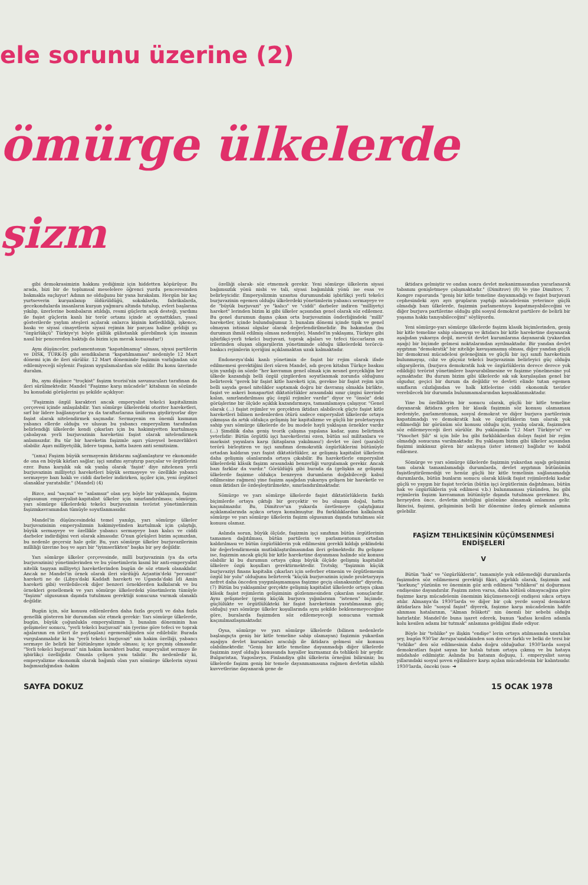ele sorunu üzerine (2)
ömürge ülkelerde
şizm
gibi demokrasimizin hakkını yediğimiz için hiddetten köpürüyor. Bu arada, bizi bir de toplumsal meselelere öğrenci yurdu penceresinden bakmakla suçluyor! Adının ne olduğunu bir yana bırakalım. Hergün bir kaç yurtseverin kurşunlanıp öldürüldüğü, sokaklarda, fabrikalarda, gecekondularda insanların kurşun yağmuru altında tutulup, evleri başlarına yıkılıp, üzerlerine bombaların atıldığı, resmi güçlerin açık desteği, yardımı ile faşist güçlerin kanlı bir terör ortamı içinde at oynattıkları, yasal gösterilerde yaylım ateşleri açılarak onlarca kişinin katledildiği, işkence, baskı ve siyasi cinayetlerin siyasi rejimin bir parçası haline geldiği şu "özgürlükçü" Türkiye'yi böyle güllük gülistanlık görebilmek için insanın nasıl bir pencereden baktığı da bizim için merak konusudur!)
Aynı düşünceler, parlamentonun "kapatılmamış" olması, siyasi partilerin ve DİSK, TÜRK-İŞ gibi sendikaların "kapatılmaması" nedeniyle 12 Mart dönemi için de ileri sürülür. 12 Mart döneminde faşizmin varlığından söz edilemiyeceği söylenir. Faşizan uygulamalardan söz edilir. Bu konu üzerinde duralım.
Bu, aynı düşünce "troçkist" faşizm teorisi'nin savunucuları tarafınan da ileri sürülmektedir. Mandel "Faşizme karşı mücadele" kitabının ön sözünde bu konudaki görüşlerini şu şekilde açıklıyor:
"Faşizmin özgül karakteri ancak emperyalist tekelci kapitalizmin çerçevesi içinde anlaşılabilir. Yarı sömürge ülkelerdeki otoriter hareketleri, sırf bir lidere bağlanıyorlar ya da taraftarlarına üniforma giydiriyorlar diye faşist olarak nitelendirmek saçmadır. Sermayenin en önemli kısmının yabancı ellerde olduğu ve ulusun bu yabancı emperyalizm tarafından belirlendiği ülkelerde kendi çıkarları için bu hakimiyetten kurtulmaya çabalayan yerli burjuvazinin hareketini faşist olarak nitelendirmek anlamsızdır. Bu tür bir hareketin faşizmle aşırı yüzeysel benzerlikleri olabilir. Aşırı milliyetçilik, lidere tapma, hatta bazen anti semitisizm.
"(ama) Faşizm büyük sermayenin iktidarını sağlamlaştırır ve ekonomide de ona en büyük kârları sağlar; işçi sınıfını ayrıştırıp parçalar ve örgütlerini ezer. Buna karşılık sık sık yanlış olarak 'faşist' diye nitelenen yerli burjuvazinin milliyetçi hareketleri büyük sermayeye ve özellikle yabancı sermayeye bazı haklı ve ciddi darbeler indirirken, işçiler için, yeni örgütsel olanaklar yaratabilir." (Mandel) (4)
Bizce, asıl "saçma" ve "anlamsız" olan şey, böyle bir yaklaşımla, faşizm olgusunun emperyalist-kapitalist ülkeler için sınırlandırılması; sömürge, yarı sömürge ülkelerdeki tekelci burjuvazinin terörist yönetimlerinin faşizmkavramından tümüyle soyutlanmasıdır.
Mandel'in düşüncesindeki temel yanılgı, yarı sömürge ülkeler burjuvazisinin emperyalizmin hakimiyetinden kurtulmak için çalıştığı, büyük sermayeye ve özellikle yabancı sermayeye bazı kalıcı ve ciddi darbeler indirdiğini veri olarak almasıdır. O'nun görüşleri bizim açımızdan, bu nedenle geçersiz hale gelir. Bu, yarı sömürge ülkeler burjuvazilerinin milliliği üzerine boş ve aşırı bir "iyimserlikten" başka bir şey değildir.
Yarı sömürge ülkeler çerçevesinde, millî burjuvazinin (ya da orta burjuvazinin) yönetimlerinden ve bu yönetimlerin kısmî bir anti-emperyalist nitelik taşıyan milliyetçi hareketlerinden bugün de söz etmek olanaklıdır. Ancak ne Mandel'in örnek olarak ileri sürdüğü Arjantin'deki "peronist" hareketi ne de (Libya'daki Kaddafi hareketi ve Uganda'daki İdi Amin hareketi gibi) verilebilecek diğer benzeri örneklerden kalkılarak ve bu örnekleri genellemek ve yarı sömürge ülkelerdeki yönetimlerin tümüyle "faşizm" olgusunun dışında tutulması gerektiği sonucuna varmak olanaklı değildir.
Bugün için, söz konusu edilenlerden daha fazla geçerli ve daha fazla genellik gösteren bir durumdan söz etmek gerekir: Yarı sömürge ülkelerde, bugün, büyük çoğunlukla emperyalizmin 3. bunalım döneminin has gelişmeler sonucu, "yerli tekelci burjuvazi" nin (yerine göre tefeci ve toprak ağalarının en irileri ile paylaşılan) egemenliğinden söz edilebilir. Burada vurgulanmalıdır ki bu "yerli tekelci burjuvazi" nin hakim özelliği, yabancı sermaye ile belirli bir bütünleşme içinde olması; iç içe geçmiş olmasıdır. "Yerli tekelci burjuvazi" nin hakim karakteri budur, emperyalist sermaye ile işbirlikçi özelliğidir. Onunla çelişen yanı talidir. Bu nedenledir ki, emperyalizme ekonomik olarak bağımlı olan yarı sömürge ülkelerin siyasi bağımsızlığından -hakim
özelliği olarak- söz etmemek gerekir. Yeni sömürge ülkelerin siyasi bağımsızlık yönü nisbi ve tali, siyasi bağımlılık yönü ise esas ve belirleyicidir. Emperyalizmin uzantısı durumundaki işbirlikçi yerli tekelci burjuvazinin egemen olduğu ülkelerdeki yönetimlerin yabancı sermayeye ve de "büyük burjuvazi" ye "kalıcı" ve "ciddi" darbeler indiren "milliyetçi hareket" lerinden bizim ki gibi ülkeler açısından genel olarak söz edilemez. Bu genel durumun dışına çıkan orta burjuvazinin önderliğindeki "millî" hareketler, içinde bulunduğumuz 3. bunalım dönemi içinde tipik ve genel olmayan istisnai olgular olarak değerlendirilmelidir. Bu bakımdan (bu durumun ihmâl edilmiş olması nedeniyle), Mandel'in yaklaşımı, Türkiye gibi işbirlikçi-yerli tekelci burjuvazi, toprak ağaları ve tefeci tüccarların en irilerinden oluşan oligarşilerin yönetiminde olduğu ülkelerdeki terörcü-baskıcı rejimlerin içeriğini açıklamaktan uzak kalmaktadır.
Endonezya'daki kanlı yönetimin de faşist bir rejim olarak ifade edilmemesi gerektiğini ileri süren Mandel, adı geçen kitabın Türkçe baskısı için yazdığı ön sözde "her kavramın genel olmak için nesnel gerçekliğin her ülkede kazandığı belli özgül çizgilerden soyutlanmak zorunda olduğunu belirterek "gerek bir faşist kitle hareketi için, gerekse bir faşist rejim için belli sayıda genel nitelikler saptamak doğru bir davranış olmakla birlikte, faşist ve askeri bonapartist diktatörlükler arasındaki sınır çizgisi üzerinde kalan, sınırlandırılması güç özgül rejimler vardır" diyor ve "önsöz" deki görüşlerine bir ölçüde açıklık kazandırmaya, tamamlamaya çalışıyor. "Genel olarak (...) faşist rejimler ve gerçekten iktidarı alabilecek güçte faşist kitle hareketleri bilinen nedenlerden ötürü sadece emperyalist ülkelerde ortaya çıkmışsa da artık oldukça gelişmiş bir kapitalizme ve güçlü bir proletaryaya sahip yarı sömürge ülkelerde de bu modele hayli yaklaşan örnekler vardır (...) Şimdilik daha geniş teorik çalışma yapılana kadar, şunu belirtmek yeterlidir: Bütün örgütlü işçi hareketlerini ezen, bütün sol militanlara ve marksist yayınlara karşı (kitapların yakılması!) devlet ve özel (paralel) terörü birleştiren ve işçi sınıfının demokratik özgürlüklerini bütünüyle ortadan kaldıran yarı faşist diktatörlükler, az gelişmiş kapitalist ülkelerin daha gelişmiş olanlarında ortaya çıkabilir. Bu hareketlerle emperyalist ülkelerdeki klâsik faşizm arasındaki benzerliği vurgulamak gerekir. Ancak bazı farklar da vardır." Görüldüğü gibi burada da (gelişkin az gelişmiş ülkelerde faşizme oldukça benzeyen durumların doğabileceği kabul edilmesine rağmen) yine faşizm aşağıdan yukarıya gelişen bir hareketle ve onun iktidarı ile özdeşleştirilmekte, sınırlandırılmaktadır.
Sömürge ve yarı sömürge ülkelerde faşist diktatörlüklerin farklı biçimlerde ortaya çıktığı bir gerçektir ve bu oluşum doğal, hatta kaçınılmazdır. Bu, Dimitrov'un yukarda özetlemeye çalıştığımız açıklamalarında açıkca ortaya konulmuştur. Bu farklılıklardan kalkılarak sömürge ve yarı sömürge ülkelerin faşizm olgusunun dışında tutulması söz konusu olamaz.
Aslında sorun, büyük ölçüde, faşizmin işçi sınıfının bütün örgütlerinin tamamen dağıtılması, bütün partilerin ve parlamentonun ortadan kaldırılması ve bütün özgürlüklerin yok edilmesini gerekli kıldığı şeklindeki bir değerlendirmenin mutlaklaştırılmasından ileri gelmektedir. Bu gelişme ise, faşizmin ancak güçlü bir kitle hareketine dayanması halinde söz konusu olabilir ki bu durumun ortaya çıkışı büyük ölçüde gelişmiş kapitalist ülkelere özgü koşulları gerektirmektedir. Trotsky, "faşizmin küçük burjuvaziyi finans kapitalin çıkarları için seferber etmenin ve örgütlemenin özgül bir yolu" olduğunu belirterek "küçük burjuvazinin içinde proletaryaya nefret daha önceden yaygınlaşmamışsa faşizme geçiş olanaksızdır" diyordu. (7) Bütün bu yaklaşımlar gerçekte gelişmiş kapitalist ülkelerde ortaya çıkan klâsik faşist rejimlerin gelişiminin gözlenmesinden çıkarılan sonuçlardır. Aynı gelişmeler (geniş küçük burjuva yığınlarının "istenen" biçimde, güçlülükte ve örgütlülükteki bir faşist hareketinin yaratılmasının güç olduğu) yarı sömürge ülkeler koşullarında aynı şekilde beklenemeyeceğine göre, buralarda faşizmden söz edilemeyeceği sonucuna varmak kaçınılmazlaşmaktadır.
Oysa, sömürge ve yarı sömürge ülkelerde (bilinen nedenlerle başlangıçta geniş bir kitle temeline sahip olamayan) faşizmin yukardan aşağıya devlet kurumları aracılığı ile iktidara gelmesi söz konusu olabilmektedir. "Geniş bir kitle temeline dayanmadığı diğer ülkelerde faşizmin zayıf olduğu konusunda hayaller kurmamız da tehlikeli bir şeydir. Bulgaristan, Yugoslavya, Finlandiya gibi ülkelerin örneğini bilirsiniz; bu ülkelerde faşizm geniş bir temele dayanmamasına rağmen devletin silahlı kuvvetlerine dayanarak gene de
iktidara gelmiştir ve ondan sonra devlet mekanizmasından yararlanarak tabanını genişletmeye çalışmaktadır." (Dimitrov) (8) Ve yine Dimitrov, 7. Kongre raporunda "geniş bir kitle temeline dayanmadığı ve faşist burjuvazi cephesindeki ayrı ayrı grupların yaptığı mücadelenin yeterince güçlü olmadığı bazı ülkelerde, faşizmin parlamentoyu kapatmayabileceğini ve diğer burjuva partilerine olduğu gibi sosyal demokrat partilere de belirli bir yaşama hakkı tanıyabileceğini" söylüyordu.
Yeni sömürge-yarı sömürge ülkelerde faşizm klasik biçimlerinden, geniş bir kitle temeline sahip olamayışı ve iktidara bir kitle hareketine dayanarak aşağıdan yukarıya değil, mevcût devlet kurumlarına dayanarak (yukardan aşağı) bir biçimde gelmesi noktalarından ayrılmaktadır. Bir yandan devlet aygıtının "demokratik" bir niteliğe kavuşamamış olması, diğer yandan güçlü bir demokrasi mücadelesi geleneğinin ve güçlü bir işçi sınıfı hareketinin bulunmayışı, cılız ve güçsüz tekelci burjuvazinin belirleyici güç olduğu oligarşilerin, (burjuva demokratik hak ve özgürlüklerin derece derece yok edildiği) terörist yönetimlere başvurabilmesine ve faşizme yönelmesine yol açmaktadır. Bu durum bizim gibi ülkelerde sık sık karşılaşılan genel bir olgudur, geçici bir durum da değildir ve devleti elinde tutan egemen sınıfların cılızlığından ve halk kitlelerine ciddi ekonomik tavizler verebilecek bir durumda bulunmamalarından kaynaklanmaktadır.
Yine bu özelliklerin bir sonucu olarak, güçlü bir kitle temeline dayanarak iktidara gelen bir klasik faşizmin söz konusu olamaması nedeniyle, parlamentonun, sosyal demokrat ve diğer burjuva partilerinin kapatılmadığı ve demokratik hak ve özgürlüklerin tam olarak yok edilmediği bir görünüm söz konusu olduğu için, yanlış olarak, faşizmden söz edilemeyeceği ileri sürülür. Bu yaklaşımla "12 Mart Türkiye'si" ve "Pinochet Şili" si için bile bu gibi farklılıklardan dolayı faşist bir rejim olmadığı sonucuna varılmaktadır. Bu yaklaşım bizim gibi ülkeler açısından faşizmi imkânsız gören bir anlayışa (ister istemez) bağlıdır ve kabûl edilemez.
Sömürge ve yarı sömürge ülkelerde faşizmin yukardan aşağı gelişimini tam olarak tamamlamadığı durumlarda, devlet aygıtının bütününün faşistleştirilemediği ve henüz güçlü bir kitle temelinin sağlanamadığı durumlarda, bütün bunların sonucu olarak klâsik faşist rejimlerdeki kadar güçlü ve yaygın bir faşist terörün (bütün işçi örgütlerinin dağıtılması, bütün hak ve özgürlüklerin yok edilmesi v.b.) bulunmaması yüzünden, bu gibi rejimlerin faşizm kavramının bütünüyle dışında tutulması gerekmez. Bu, herşeyden önce, devletin niteliğini gözönüne almamak anlamına gelir. İkincisi, faşizmi, gelişiminin belli bir dönemine özdeş görmek anlamına gelebilir.
FAŞİZM TEHLİKESİNİN KÜÇÜMSENMESİ ENDİŞELERİ
V
Bütün "hak" ve "özgürlüklerin", tamamiyle yok edilemediği durumlarda faşizmden söz edilmemesi gerektiği fikiri, ağırlıklı olarak, faşizmin asıl "korkunç" yüzünün ve öneminin göz ardı edilmesi "tehlikesi" ni doğurması endişesine dayandırılır. Faşizm zaten varsa, daha kötüsü olmayacağına göre faşizme karşı mücadelenin öneminin küçümseneceği endişesi sıkca ortaya atılır. Almanya'da 1930'larda ve diğer bir çok yerde sosyal demokrat iktidarlara bile "sosyal faşist" diyerek, faşizme karşı mücadelenin hafife alınması hatalarının, "Alman felâketi" nin önemli bir sebebi olduğu hatırlatılır. Mandel'de buna işaret ederek, bunun "kafası kesilen adamla kolu kesilen adamı bir tutmak" anlamına geldiğini ifade ediyor.
Böyle bir "tehlike" ye ilişkin "endişe" lerin ortaya atılmasında unutulan şey, bugün 930'lar Avrupa'sındakinden son derece farklı ve belki de tersi bir "tehlike" den söz edilmesinin daha doğru olduğudur. 1930'larda sosyal demokratları faşist sayan bir hatalı tutum ortaya çıkmış ve bu hataya müdahale edilmiştir. Aslında bu hatanın doğuşu, 1. emperyalist savaş yıllarındaki sosyal şoven eğilimlere karşı açılan mücadelenin bir kalıntısıdır. 1930'larda, önceki (sos- ➜
SAYFA DOKUZ 15 OCAK 1978